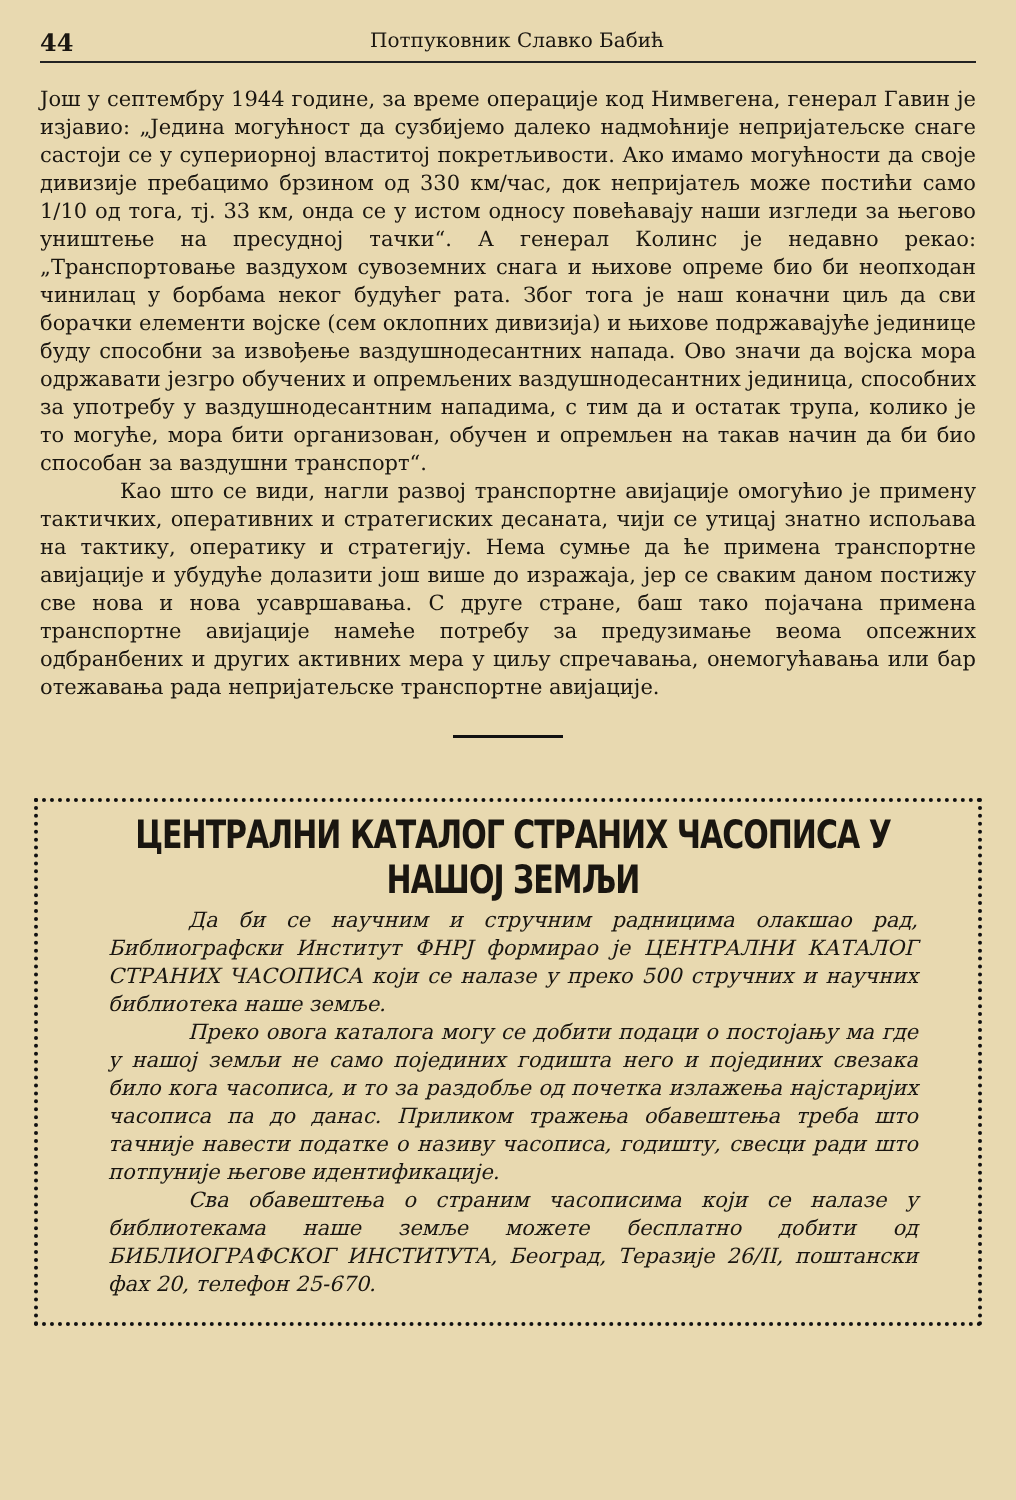44 Потпуковник Славко Бабић
Још у септембру 1944 године, за време операције код Нимвегена, генерал Гавин је изјавио: „Једина могућност да сузбијемо далеко надмоћније непријатељске снаге састоји се у супериорној властитој покретљивости. Ако имамо могућности да своје дивизије пребацимо брзином од 330 км/час, док непријатељ може постићи само 1/10 од тога, тј. 33 км, онда се у истом односу повећавају наши изгледи за његово уништење на пресудној тачки“. А генерал Колинс је недавно рекао: „Транспортовање ваздухом сувоземних снага и њихове опреме био би неопходан чинилац у борбама неког будућег рата. Због тога је наш коначни циљ да сви борачки елементи војске (сем оклопних дивизија) и њихове подржавајуће јединице буду способни за извођење ваздушнодесантних напада. Ово значи да војска мора одржавати језгро обучених и опремљених ваздушнодесантних јединица, способних за употребу у ваздушнодесантним нападима, с тим да и остатак трупа, колико је то могуће, мора бити организован, обучен и опремљен на такав начин да би био способан за ваздушни транспорт“.
Као што се види, нагли развој транспортне авијације омогућио је примену тактичких, оперативних и стратегиских десаната, чији се утицај знатно испољава на тактику, оператику и стратегију. Нема сумње да ће примена транспортне авијације и убудуће долазити још више до изражаја, јер се сваким даном постижу све нова и нова усавршавања. С друге стране, баш тако појачана примена транспортне авијације намеће потребу за предузимање веома опсежних одбранбених и других активних мера у циљу спречавања, онемогућавања или бар отежавања рада непријатељске транспортне авијације.
ЦЕНТРАЛНИ КАТАЛОГ СТРАНИХ ЧАСОПИСА У НАШОЈ ЗЕМЉИ
Да би се научним и стручним радницима олакшао рад, Библиографски Институт ФНРЈ формирао је ЦЕНТРАЛНИ КАТАЛОГ СТРАНИХ ЧАСОПИСА који се налазе у преко 500 стручних и научних библиотека наше земље.
Преко овога каталога могу се добити подаци о постојању ма где у нашој земљи не само појединих годишта него и појединих свезака било кога часописа, и то за раздобље од почетка излажења најстаријих часописа па до данас. Приликом тражења обавештења треба што тачније навести податке о називу часописа, годишту, свесци ради што потпуније његове идентификације.
Сва обавештења о страним часописима који се налазе у библиотекама наше земље можете бесплатно добити од БИБЛИОГРАФСКОГ ИНСТИТУТА, Београд, Теразије 26/II, поштански фах 20, телефон 25-670.